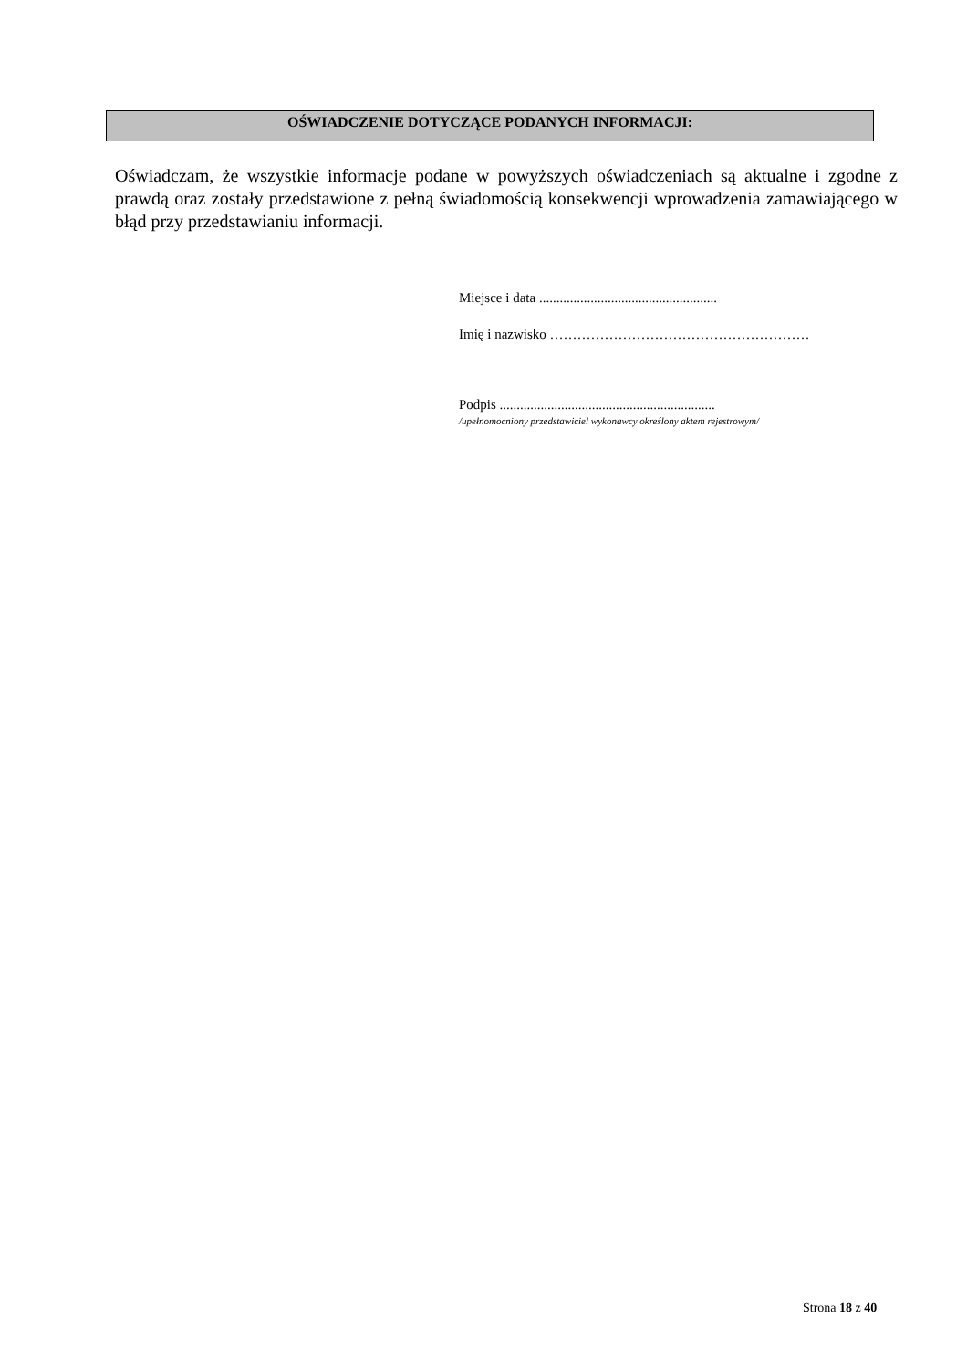OŚWIADCZENIE DOTYCZĄCE PODANYCH INFORMACJI:
Oświadczam, że wszystkie informacje podane w powyższych oświadczeniach są aktualne i zgodne z prawdą oraz zostały przedstawione z pełną świadomością konsekwencji wprowadzenia zamawiającego w błąd przy przedstawianiu informacji.
Miejsce i data ....................................................
Imię i nazwisko …………………………………………………
Podpis ...............................................................
/upełnomocniony przedstawiciel wykonawcy określony aktem rejestrowym/
Strona 18 z 40